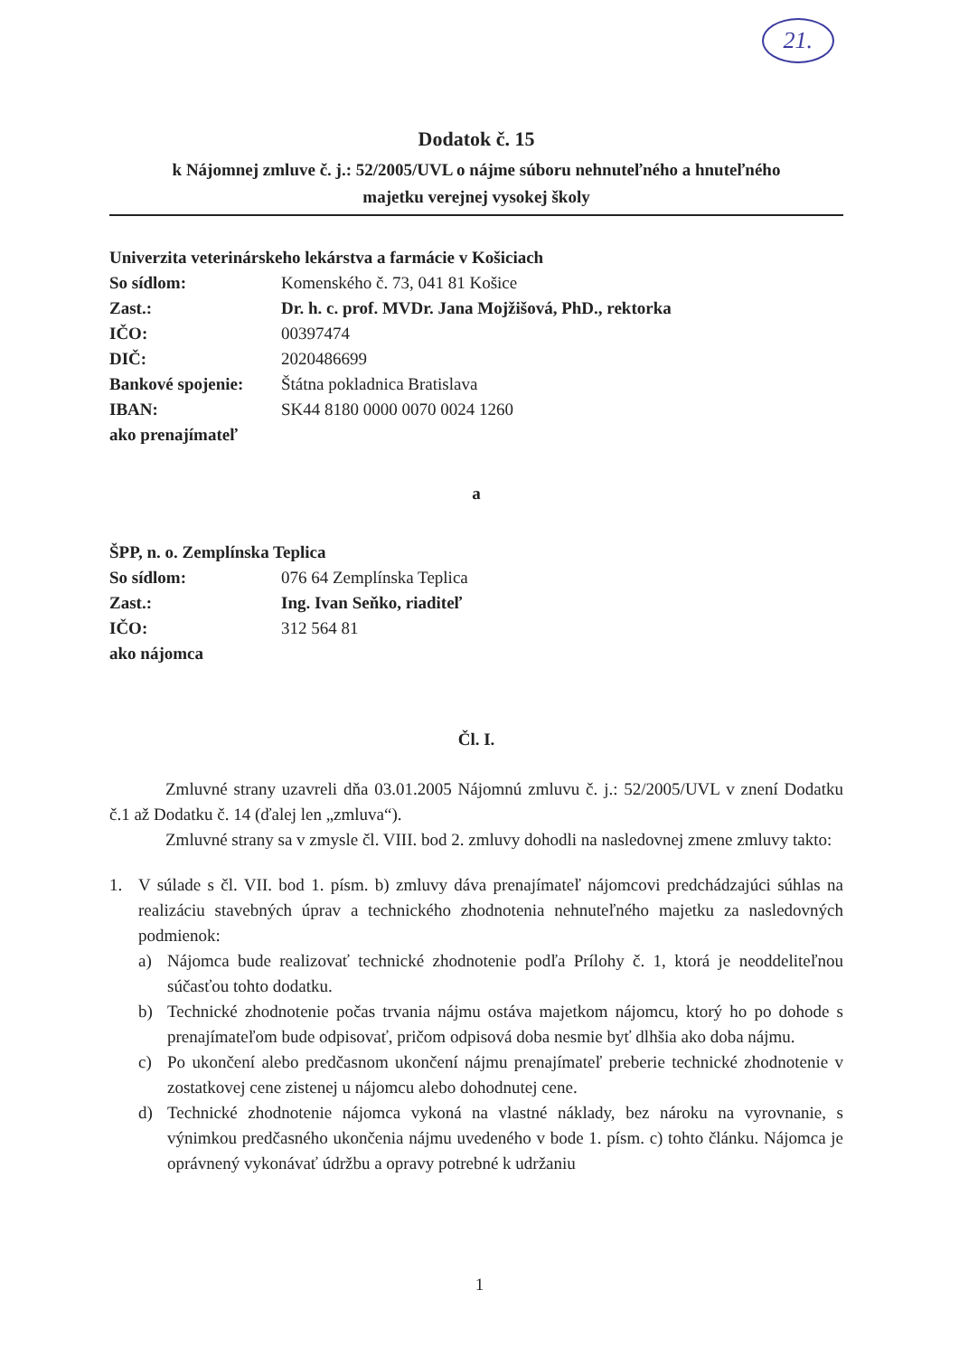21.
Dodatok č. 15
k Nájomnej zmluve č. j.: 52/2005/UVL o nájme súboru nehnuteľného a hnuteľného
majetku verejnej vysokej školy
Univerzita veterinárskeho lekárstva a farmácie v Košiciach
So sídlom: Komenského č. 73, 041 81 Košice
Zast.: Dr. h. c. prof. MVDr. Jana Mojžišová, PhD., rektorka
IČO: 00397474
DIČ: 2020486699
Bankové spojenie: Štátna pokladnica Bratislava
IBAN: SK44 8180 0000 0070 0024 1260
ako prenajímateľ
a
ŠPP, n. o. Zemplínska Teplica
So sídlom: 076 64 Zemplínska Teplica
Zast.: Ing. Ivan Seňko, riaditeľ
IČO: 312 564 81
ako nájomca
Čl. I.
Zmluvné strany uzavreli dňa 03.01.2005 Nájomnú zmluvu č. j.: 52/2005/UVL v znení Dodatku č.1 až Dodatku č. 14 (ďalej len „zmluva“).
Zmluvné strany sa v zmysle čl. VIII. bod 2. zmluvy dohodli na nasledovnej zmene zmluvy takto:
1. V súlade s čl. VII. bod 1. písm. b) zmluvy dáva prenajímateľ nájomcovi predchádzajúci súhlas na realizáciu stavebných úprav a technického zhodnotenia nehnuteľného majetku za nasledovných podmienok:
a)
Nájomca bude realizovať technické zhodnotenie podľa Prílohy č. 1, ktorá je neoddeliteľnou súčasťou tohto dodatku.
b)
Technické zhodnotenie počas trvania nájmu ostáva majetkom nájomcu, ktorý ho po dohode s prenajímateľom bude odpisovať, pričom odpisová doba nesmie byť dlhšia ako doba nájmu.
c)
Po ukončení alebo predčasnom ukončení nájmu prenajímateľ preberie technické zhodnotenie v zostatkovej cene zistenej u nájomcu alebo dohodnutej cene.
d)
Technické zhodnotenie nájomca vykoná na vlastné náklady, bez nároku na vyrovnanie, s výnimkou predčasného ukončenia nájmu uvedeného v bode 1. písm. c) tohto článku. Nájomca je oprávnený vykonávať údržbu a opravy potrebné k udržaniu
1